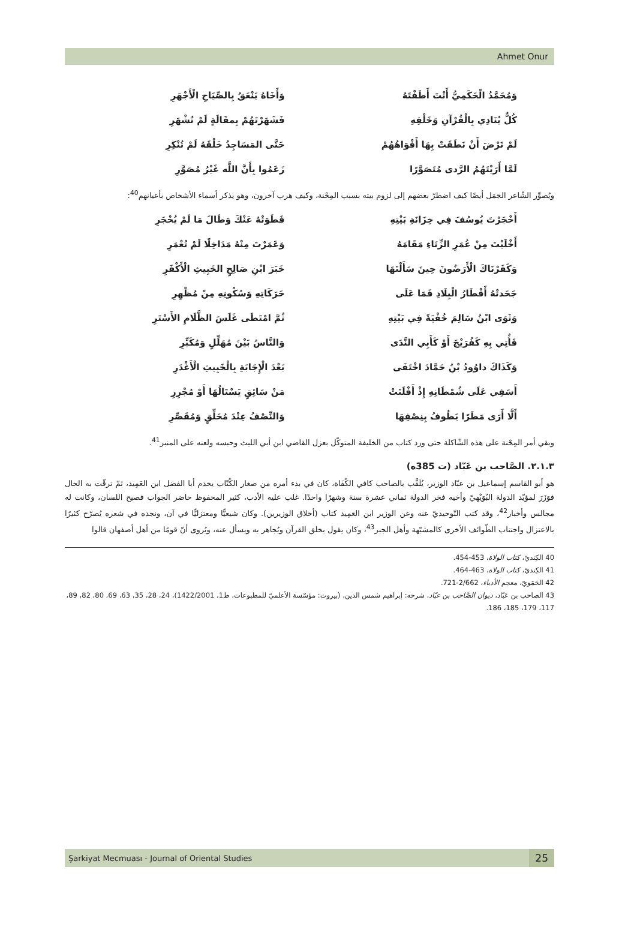Ahmet Onur
وَمُحَمَّدُ الْحَكَمِيُّ أَنْتَ أَطَفْتَهُ وَأَخَاهُ يَنْعَقُ بِالصِّيَاحِ الْأَجْهَرِ
كُلٌّ يُنَادِي بِالْقُرْآنِ وَخَلْقِهِ فَشَهَرْتَهُمْ بِمقَالَةٍ لَمْ تُشْهَرِ
لَمْ تَرْضَ أَنْ نَطَقَتْ بِهَا أَفْوَاهُهُمْ حَتَّى المَسَاجِدُ خَلْقَهُ لَمْ تُنْكِرِ
لَمَّا أَرَيْتَهُمُ الرَّدى مُتَصَوَّرًا زَعَمُوا بِأَنَّ اللَّه غَيْرُ مُصَوَّرِ
ويُصوِّر الشّاعر الجَمَل أيضًا كيف اضطرّ بعضهم إلى لزوم بيته بسبب المِحْنة، وكيف هرب آخرون، وهو يذكر أسماء الأشخاص بأعيانهم<sup>40</sup>:
أَحْجَرْتَ يُوسُفَ فِي خِزَانَةِ بَيْتِهِ فَطَوَتْهُ عَنْكَ وَطَالَ مَا لَمْ يُحْجَرِ
أَخْلَيْتَ مِنْ عُمَرِ الزِّنَاءِ مَقَامَهُ وَعَمَرْتَ مِنْهُ مَدَاخِلًا لَمْ تُعْمَرِ
وَكَفَرْنَاكَ الْأَرَضُونَ حِينَ سَأَلْتَهَا خَبَرَ ابْنِ صَالِحٍ الخَبِيثِ الْأَكْفَرِ
جَحَدتْهُ أَقْطَارُ الْبِلَادِ فَمَا عَلَى حَرَكَاتِهِ وَسُكُونِهِ مِنْ مُظْهِرِ
وَثَوَى ابْنُ سَالِمَ خُفْيَةً فِي بَيْتِهِ ثُمَّ امْتَطَى غَلَسَ الظَّلَامِ الأَسْتَرِ
فَأُتِي بِهِ كَفُرَيْجَ أَوْ كَأَبِي النَّدَى وَالنَّاسُ بَيْنَ مُهَلِّلٍ وَمُكَبِّرِ
وَكَذَاكَ داوُودُ بْنُ حَمَّادَ اخْتَفَى بَعْدَ الْإِجَابَةِ بِالْخَبِيثِ الْأَغْدَرِ
أَسَفِي عَلَى شُمْطَانِهِ إِذْ أَفْلَتَتْ مَنْ سَائِقٍ يَسْتَالُهَا أَوْ مُجْرِرِ
أَلَّا أَرَى مَطَرًا يَطُوفُ بِنِصْفِهَا وَالنِّصْفُ عِنْدَ مُحَلِّقٍ وَمُقَصِّرِ
وبقي أمر المِحْنة على هذه الشّاكلة حتى ورد كتاب من الخليفة المتوكّل بعزل القاضي ابن أبي الليث وحبسه ولعنه على المنبر<sup>41</sup>.
٢.١.٣. الصَّاحب بن عَبّاد (ت 385ه)
هو أبو القاسم إسماعيل بن عبّاد الوزير، يُلَقَّب بالصاحب كافي الكُفَاة، كان في بدء أمره من صغار الكُتّاب يخدم أبا الفضل ابن العَمِيد، ثمّ ترقّت به الحال فوَزَرَ لمؤيّد الدولة البُوَيْهيّ وأخيه فخر الدولة ثماني عشرة سنة وشهرًا واحدًا. غلب عليه الأدب، كثير المحفوظ حاضر الجواب فصيح اللسان، وكانت له مجالس وأخبار<sup>42</sup>، وقد كتب التّوحيديّ عنه وعن الوزير ابن العَمِيد كتاب (أخلاق الوزيرين). وكان شيعيًّا ومعتزليًّا في آن، ونجده في شعره يُصرّح كثيرًا بالاعتزال واجتناب الطّوائف الأخرى كالمشبّهة وأهل الجبر<sup>43</sup>، وكان يقول بخلق القرآن ويُجاهر به ويسأل عنه، ويُروى أنّ قومًا من أهل أصفهان قالوا
40 الكِنديّ، كتاب الولاة، 453-454.
41 الكِنديّ، كتاب الولاة، 463-464.
42 الحَمَويّ، معجم الأدباء، 2/662-721.
43 الصاحب بن عَبّاد، ديوان الصَّاحب بن عبّاد، شرحه: إبراهيم شمس الدين، (بيروت: مؤسّسة الأعلميّ للمطبوعات، ط1، 1422/2001)، 24، 28، 35، 63، 69، 80، 82، 89، 117، 179، 185، 186.
Şarkiyat Mecmuası - Journal of Oriental Studies 25